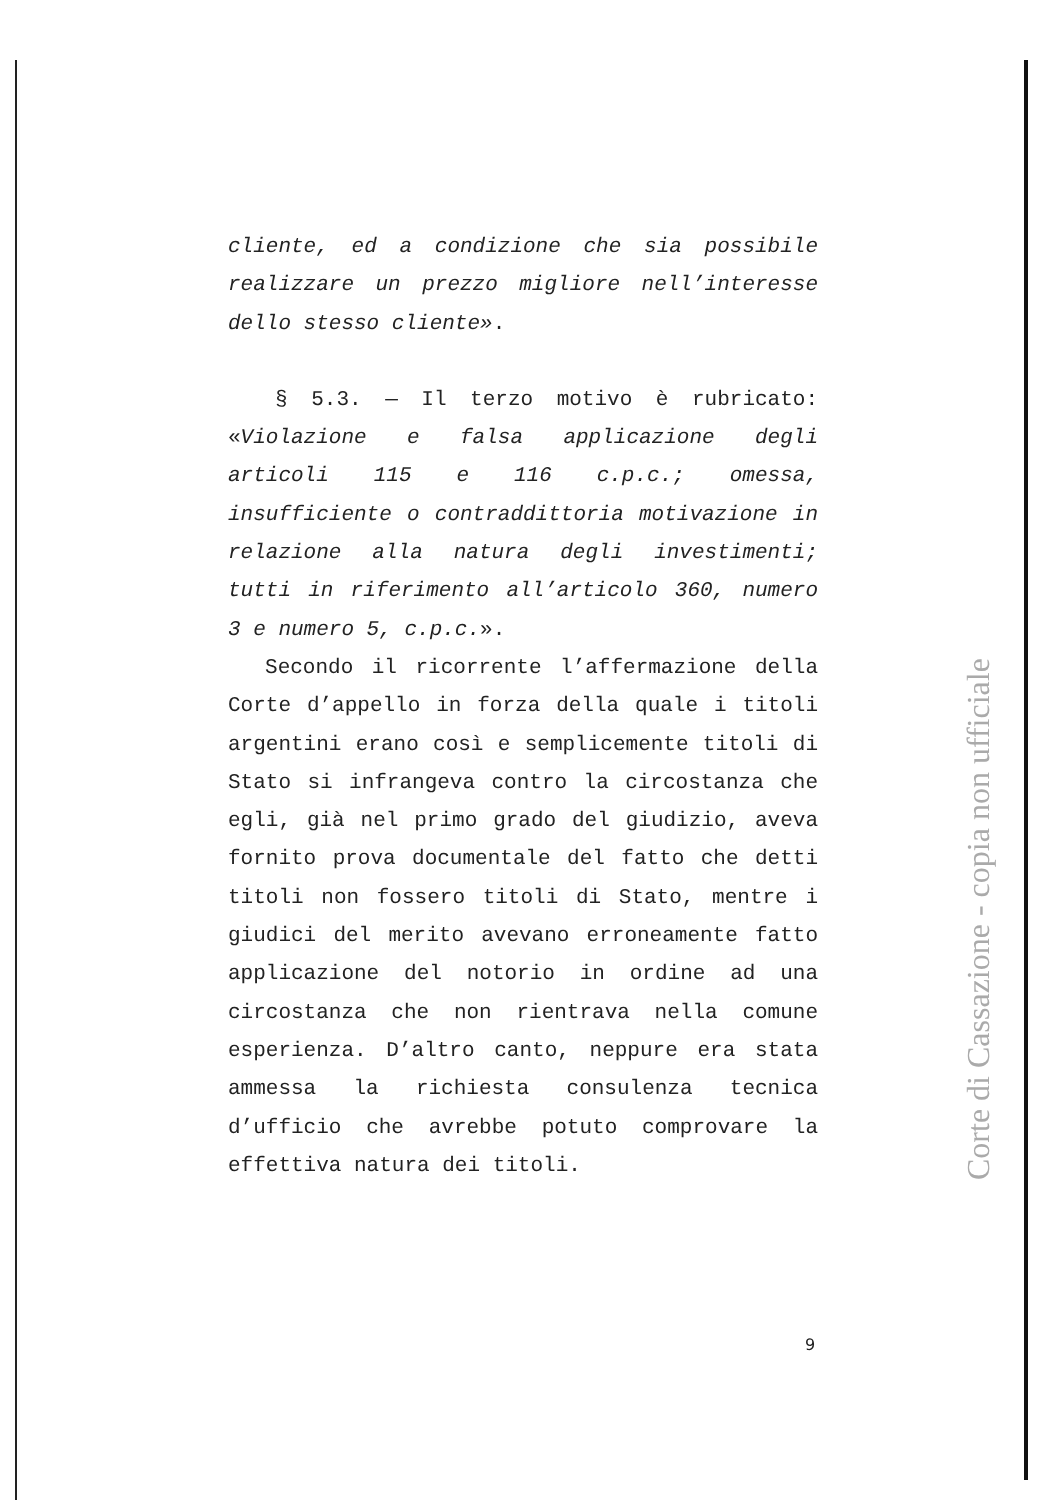cliente, ed a condizione che sia possibile realizzare un prezzo migliore nell’interesse dello stesso cliente».
§ 5.3. — Il terzo motivo è rubricato: «Violazione e falsa applicazione degli articoli 115 e 116 c.p.c.; omessa, insufficiente o contraddittoria motivazione in relazione alla natura degli investimenti; tutti in riferimento all’articolo 360, numero 3 e numero 5, c.p.c.».
Secondo il ricorrente l’affermazione della Corte d’appello in forza della quale i titoli argentini erano così e semplicemente titoli di Stato si infrangeva contro la circostanza che egli, già nel primo grado del giudizio, aveva fornito prova documentale del fatto che detti titoli non fossero titoli di Stato, mentre i giudici del merito avevano erroneamente fatto applicazione del notorio in ordine ad una circostanza che non rientrava nella comune esperienza. D’altro canto, neppure era stata ammessa la richiesta consulenza tecnica d’ufficio che avrebbe potuto comprovare la effettiva natura dei titoli.
9
Corte di Cassazione - copia non ufficiale